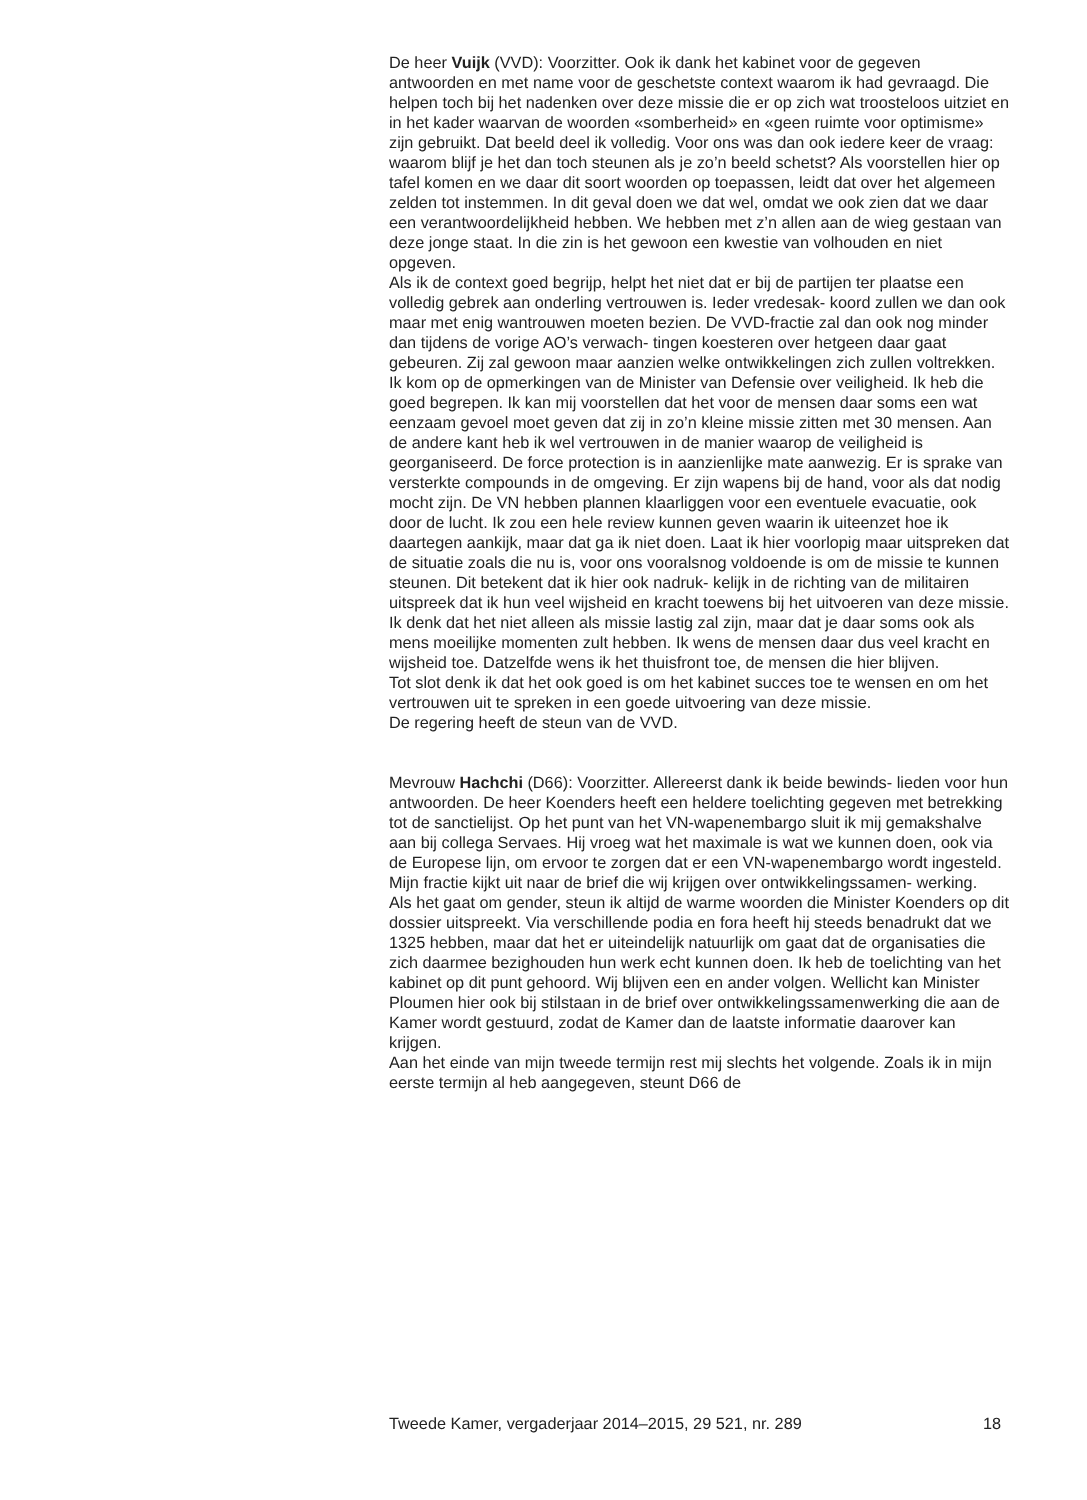De heer Vuijk (VVD): Voorzitter. Ook ik dank het kabinet voor de gegeven antwoorden en met name voor de geschetste context waarom ik had gevraagd. Die helpen toch bij het nadenken over deze missie die er op zich wat troosteloos uitziet en in het kader waarvan de woorden «somberheid» en «geen ruimte voor optimisme» zijn gebruikt. Dat beeld deel ik volledig. Voor ons was dan ook iedere keer de vraag: waarom blijf je het dan toch steunen als je zo’n beeld schetst? Als voorstellen hier op tafel komen en we daar dit soort woorden op toepassen, leidt dat over het algemeen zelden tot instemmen. In dit geval doen we dat wel, omdat we ook zien dat we daar een verantwoordelijkheid hebben. We hebben met z’n allen aan de wieg gestaan van deze jonge staat. In die zin is het gewoon een kwestie van volhouden en niet opgeven.
Als ik de context goed begrijp, helpt het niet dat er bij de partijen ter plaatse een volledig gebrek aan onderling vertrouwen is. Ieder vredesak- koord zullen we dan ook maar met enig wantrouwen moeten bezien. De VVD-fractie zal dan ook nog minder dan tijdens de vorige AO’s verwach- tingen koesteren over hetgeen daar gaat gebeuren. Zij zal gewoon maar aanzien welke ontwikkelingen zich zullen voltrekken.
Ik kom op de opmerkingen van de Minister van Defensie over veiligheid. Ik heb die goed begrepen. Ik kan mij voorstellen dat het voor de mensen daar soms een wat eenzaam gevoel moet geven dat zij in zo’n kleine missie zitten met 30 mensen. Aan de andere kant heb ik wel vertrouwen in de manier waarop de veiligheid is georganiseerd. De force protection is in aanzienlijke mate aanwezig. Er is sprake van versterkte compounds in de omgeving. Er zijn wapens bij de hand, voor als dat nodig mocht zijn. De VN hebben plannen klaarliggen voor een eventuele evacuatie, ook door de lucht. Ik zou een hele review kunnen geven waarin ik uiteenzet hoe ik daartegen aankijk, maar dat ga ik niet doen. Laat ik hier voorlopig maar uitspreken dat de situatie zoals die nu is, voor ons vooralsnog voldoende is om de missie te kunnen steunen. Dit betekent dat ik hier ook nadruk- kelijk in de richting van de militairen uitspreek dat ik hun veel wijsheid en kracht toewens bij het uitvoeren van deze missie. Ik denk dat het niet alleen als missie lastig zal zijn, maar dat je daar soms ook als mens moeilijke momenten zult hebben. Ik wens de mensen daar dus veel kracht en wijsheid toe. Datzelfde wens ik het thuisfront toe, de mensen die hier blijven.
Tot slot denk ik dat het ook goed is om het kabinet succes toe te wensen en om het vertrouwen uit te spreken in een goede uitvoering van deze missie.
De regering heeft de steun van de VVD.
Mevrouw Hachchi (D66): Voorzitter. Allereerst dank ik beide bewinds- lieden voor hun antwoorden. De heer Koenders heeft een heldere toelichting gegeven met betrekking tot de sanctielijst. Op het punt van het VN-wapenembargo sluit ik mij gemakshalve aan bij collega Servaes. Hij vroeg wat het maximale is wat we kunnen doen, ook via de Europese lijn, om ervoor te zorgen dat er een VN-wapenembargo wordt ingesteld.
Mijn fractie kijkt uit naar de brief die wij krijgen over ontwikkelingssamen- werking.
Als het gaat om gender, steun ik altijd de warme woorden die Minister Koenders op dit dossier uitspreekt. Via verschillende podia en fora heeft hij steeds benadrukt dat we 1325 hebben, maar dat het er uiteindelijk natuurlijk om gaat dat de organisaties die zich daarmee bezighouden hun werk echt kunnen doen. Ik heb de toelichting van het kabinet op dit punt gehoord. Wij blijven een en ander volgen. Wellicht kan Minister Ploumen hier ook bij stilstaan in de brief over ontwikkelingssamenwerking die aan de Kamer wordt gestuurd, zodat de Kamer dan de laatste informatie daarover kan krijgen.
Aan het einde van mijn tweede termijn rest mij slechts het volgende. Zoals ik in mijn eerste termijn al heb aangegeven, steunt D66 de
Tweede Kamer, vergaderjaar 2014–2015, 29 521, nr. 289 18